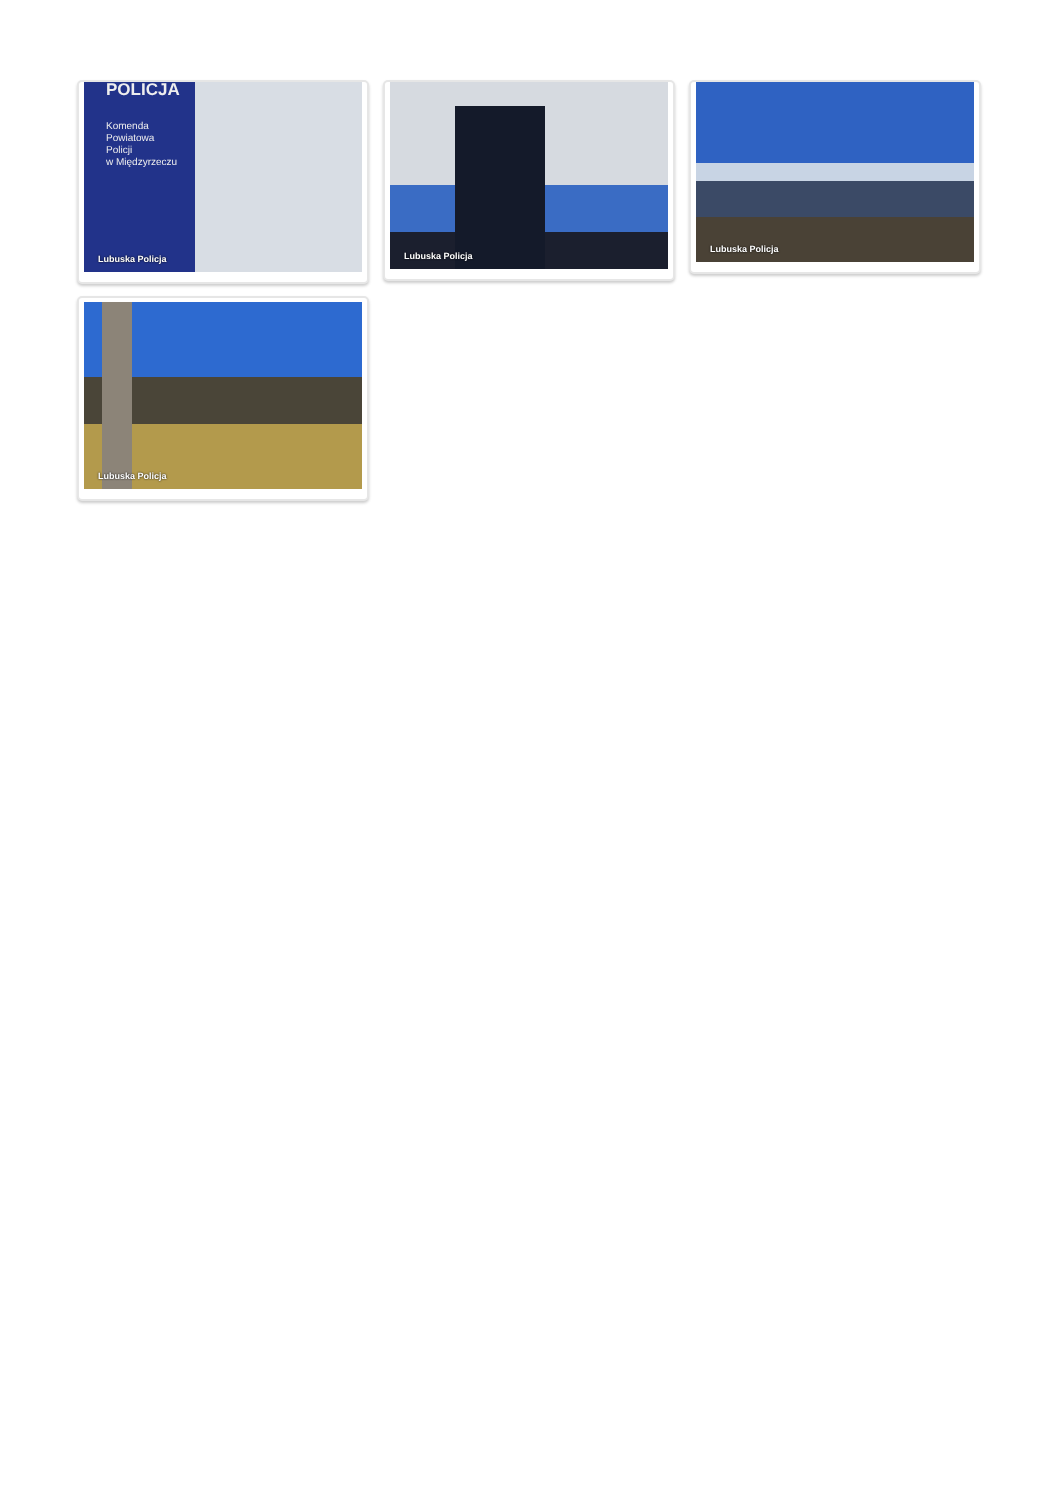POLICJA
Komenda
Powiatowa
Policji
w Międzyrzeczu
Lubuska Policja
Lubuska Policja
Lubuska Policja
Lubuska Policja